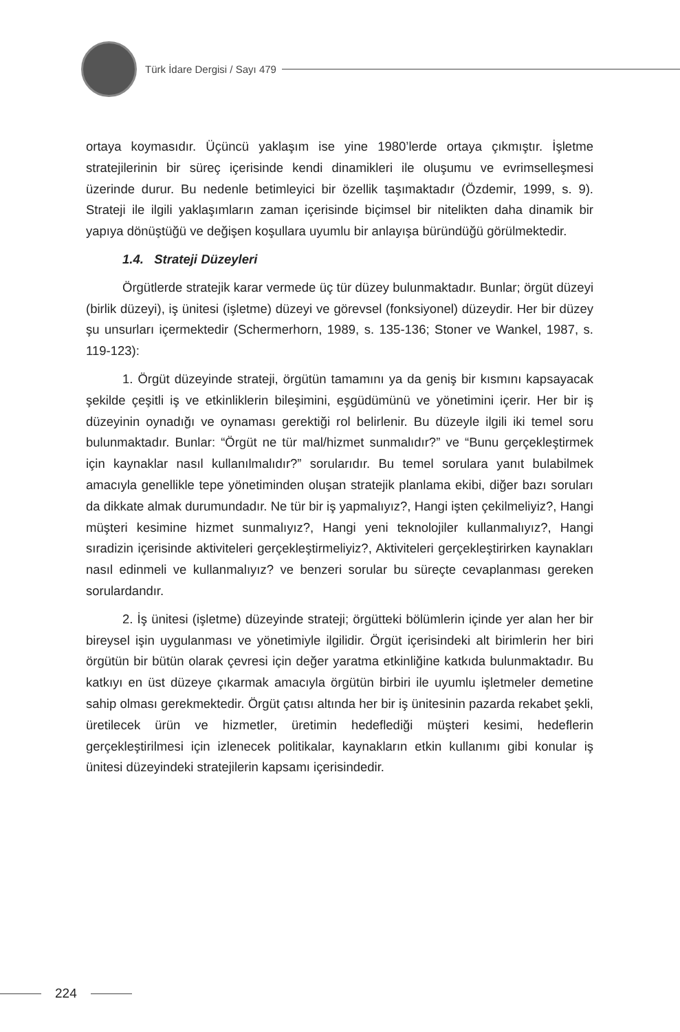Türk İdare Dergisi / Sayı 479
ortaya koymasıdır. Üçüncü yaklaşım ise yine 1980’lerde ortaya çıkmıştır. İşletme stratejilerinin bir süreç içerisinde kendi dinamikleri ile oluşumu ve evrimselleşmesi üzerinde durur. Bu nedenle betimleyici bir özellik taşımaktadır (Özdemir, 1999, s. 9). Strateji ile ilgili yaklaşımların zaman içerisinde biçimsel bir nitelikten daha dinamik bir yapıya dönüştüğü ve değişen koşullara uyumlu bir anlayışa büründüğü görülmektedir.
1.4. Strateji Düzeyleri
Örgütlerde stratejik karar vermede üç tür düzey bulunmaktadır. Bunlar; örgüt düzeyi (birlik düzeyi), iş ünitesi (işletme) düzeyi ve görevsel (fonksiyonel) düzeydir. Her bir düzey şu unsurları içermektedir (Schermerhorn, 1989, s. 135-136; Stoner ve Wankel, 1987, s. 119-123):
1. Örgüt düzeyinde strateji, örgütün tamamını ya da geniş bir kısmını kapsayacak şekilde çeşitli iş ve etkinliklerin bileşimini, eşgüdümünü ve yönetimini içerir. Her bir iş düzeyinin oynadığı ve oynaması gerektiği rol belirlenir. Bu düzeyle ilgili iki temel soru bulunmaktadır. Bunlar: “Örgüt ne tür mal/hizmet sunmalıdır?” ve “Bunu gerçekleştirmek için kaynaklar nasıl kullanılmalıdır?” sorularıdır. Bu temel sorulara yanıt bulabilmek amacıyla genellikle tepe yönetiminden oluşan stratejik planlama ekibi, diğer bazı soruları da dikkate almak durumundadır. Ne tür bir iş yapmalıyız?, Hangi işten çekilmeliyiz?, Hangi müşteri kesimine hizmet sunmalıyız?, Hangi yeni teknolojiler kullanmalıyız?, Hangi sıradizin içerisinde aktiviteleri gerçekleştirmeliyiz?, Aktiviteleri gerçekleştirirken kaynakları nasıl edinmeli ve kullanmalıyız? ve benzeri sorular bu süreçte cevaplanması gereken sorulardandır.
2. İş ünitesi (işletme) düzeyinde strateji; örgütteki bölümlerin içinde yer alan her bir bireysel işin uygulanması ve yönetimiyle ilgilidir. Örgüt içerisindeki alt birimlerin her biri örgütün bir bütün olarak çevresi için değer yaratma etkinliğine katkıda bulunmaktadır. Bu katkıyı en üst düzeye çıkarmak amacıyla örgütün birbiri ile uyumlu işletmeler demetine sahip olması gerekmektedir. Örgüt çatısı altında her bir iş ünitesinin pazarda rekabet şekli, üretilecek ürün ve hizmetler, üretimin hedeflediği müşteri kesimi, hedeflerin gerçekleştirilmesi için izlenecek politikalar, kaynakların etkin kullanımı gibi konular iş ünitesi düzeyindeki stratejilerin kapsamı içerisindedir.
224